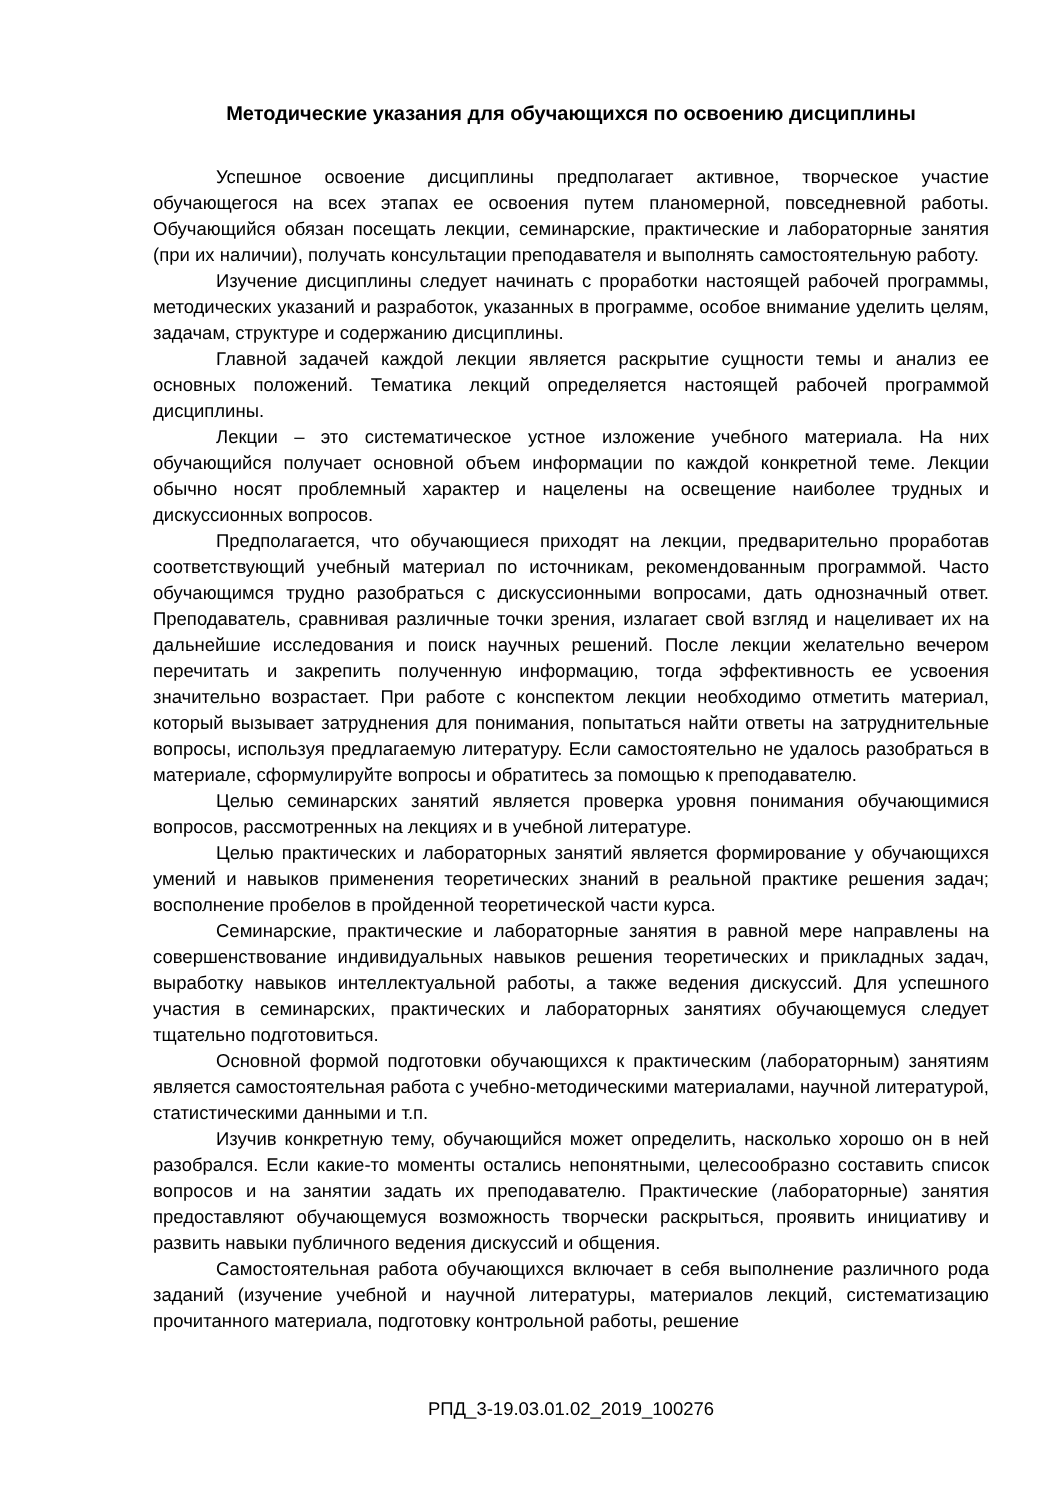Методические указания для обучающихся по освоению дисциплины
Успешное освоение дисциплины предполагает активное, творческое участие обучающегося на всех этапах ее освоения путем планомерной, повседневной работы. Обучающийся обязан посещать лекции, семинарские, практические и лабораторные занятия (при их наличии), получать консультации преподавателя и выполнять самостоятельную работу.
Изучение дисциплины следует начинать с проработки настоящей рабочей программы, методических указаний и разработок, указанных в программе, особое внимание уделить целям, задачам, структуре и содержанию дисциплины.
Главной задачей каждой лекции является раскрытие сущности темы и анализ ее основных положений. Тематика лекций определяется настоящей рабочей программой дисциплины.
Лекции – это систематическое устное изложение учебного материала. На них обучающийся получает основной объем информации по каждой конкретной теме. Лекции обычно носят проблемный характер и нацелены на освещение наиболее трудных и дискуссионных вопросов.
Предполагается, что обучающиеся приходят на лекции, предварительно проработав соответствующий учебный материал по источникам, рекомендованным программой. Часто обучающимся трудно разобраться с дискуссионными вопросами, дать однозначный ответ. Преподаватель, сравнивая различные точки зрения, излагает свой взгляд и нацеливает их на дальнейшие исследования и поиск научных решений. После лекции желательно вечером перечитать и закрепить полученную информацию, тогда эффективность ее усвоения значительно возрастает. При работе с конспектом лекции необходимо отметить материал, который вызывает затруднения для понимания, попытаться найти ответы на затруднительные вопросы, используя предлагаемую литературу. Если самостоятельно не удалось разобраться в материале, сформулируйте вопросы и обратитесь за помощью к преподавателю.
Целью семинарских занятий является проверка уровня понимания обучающимися вопросов, рассмотренных на лекциях и в учебной литературе.
Целью практических и лабораторных занятий является формирование у обучающихся умений и навыков применения теоретических знаний в реальной практике решения задач; восполнение пробелов в пройденной теоретической части курса.
Семинарские, практические и лабораторные занятия в равной мере направлены на совершенствование индивидуальных навыков решения теоретических и прикладных задач, выработку навыков интеллектуальной работы, а также ведения дискуссий. Для успешного участия в семинарских, практических и лабораторных занятиях обучающемуся следует тщательно подготовиться.
Основной формой подготовки обучающихся к практическим (лабораторным) занятиям является самостоятельная работа с учебно-методическими материалами, научной литературой, статистическими данными и т.п.
Изучив конкретную тему, обучающийся может определить, насколько хорошо он в ней разобрался. Если какие-то моменты остались непонятными, целесообразно составить список вопросов и на занятии задать их преподавателю. Практические (лабораторные) занятия предоставляют обучающемуся возможность творчески раскрыться, проявить инициативу и развить навыки публичного ведения дискуссий и общения.
Самостоятельная работа обучающихся включает в себя выполнение различного рода заданий (изучение учебной и научной литературы, материалов лекций, систематизацию прочитанного материала, подготовку контрольной работы, решение
РПД_3-19.03.01.02_2019_100276